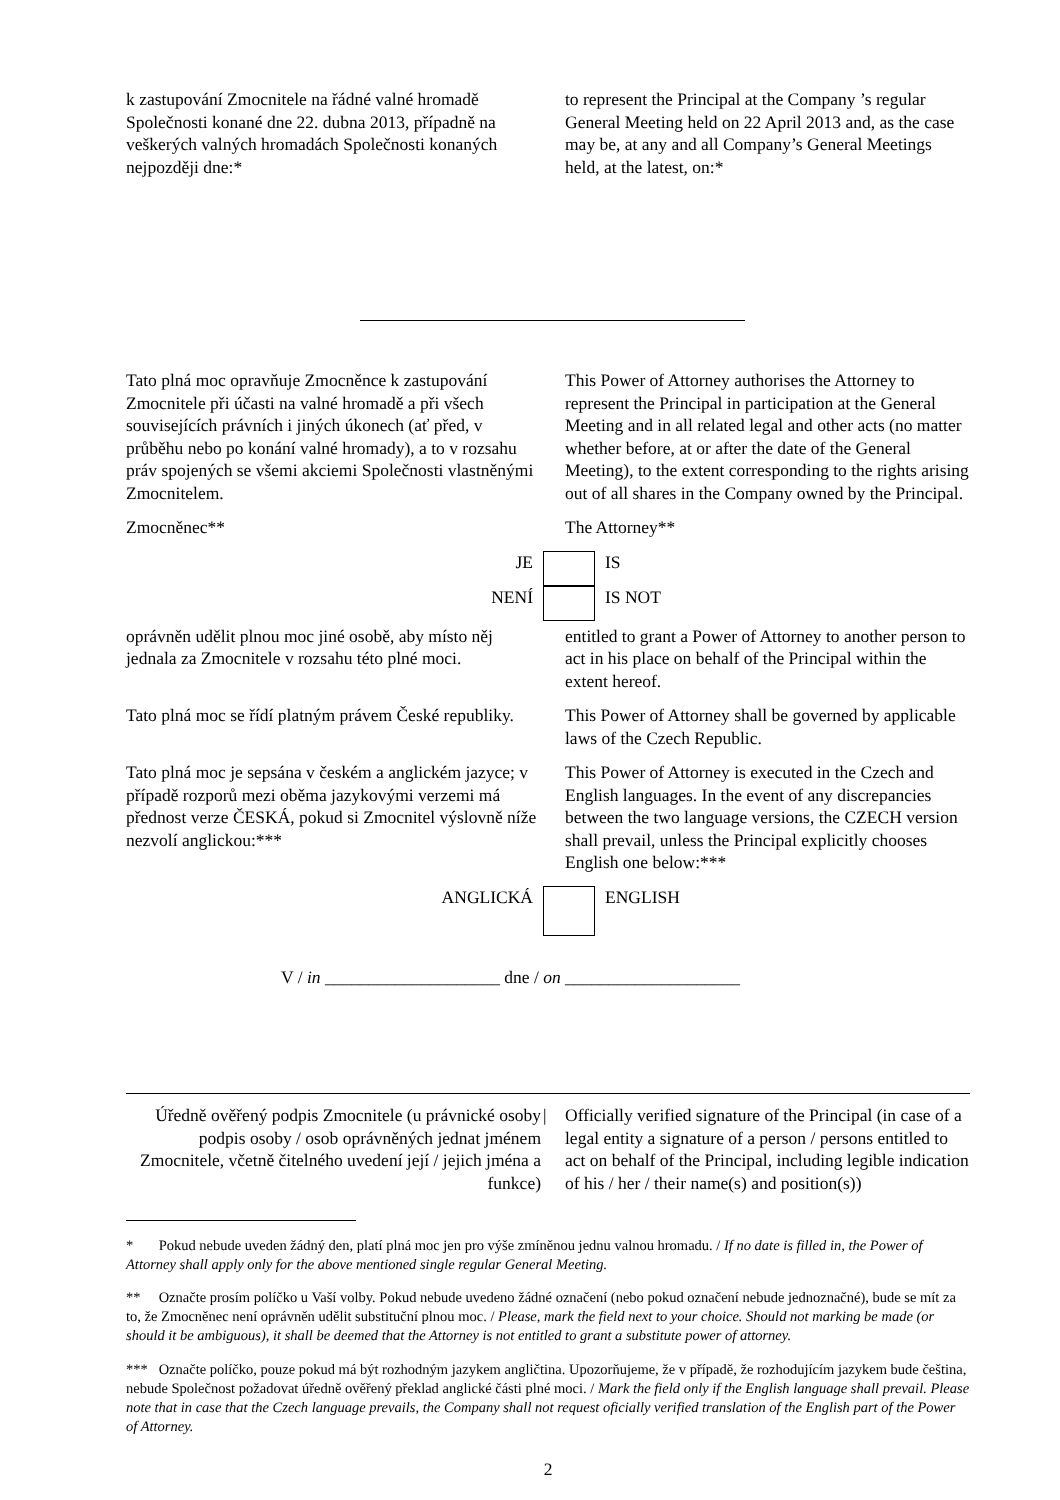k zastupování Zmocnitele na řádné valné hromadě Společnosti konané dne 22. dubna 2013, případně na veškerých valných hromadách Společnosti konaných nejpozději dne:*
to represent the Principal at the Company ’s regular General Meeting held on 22 April 2013 and, as the case may be, at any and all Company’s General Meetings held, at the latest, on:*
Tato plná moc opravňuje Zmocněnce k zastupování Zmocnitele při účasti na valné hromadě a při všech souvisejících právních i jiných úkonech (ať před, v průběhu nebo po konání valné hromady), a to v rozsahu práv spojených se všemi akciemi Společnosti vlastněnými Zmocnitelem.
This Power of Attorney authorises the Attorney to represent the Principal in participation at the General Meeting and in all related legal and other acts (no matter whether before, at or after the date of the General Meeting), to the extent corresponding to the rights arising out of all shares in the Company owned by the Principal.
Zmocněnec** The Attorney**
JE IS
NENÍ IS NOT
oprávněn udělit plnou moc jiné osobě, aby místo něj jednala za Zmocnitele v rozsahu této plné moci.
entitled to grant a Power of Attorney to another person to act in his place on behalf of the Principal within the extent hereof.
Tato plná moc se řídí platným právem České republiky.
This Power of Attorney shall be governed by applicable laws of the Czech Republic.
Tato plná moc je sepsána v českém a anglickém jazyce; v případě rozporů mezi oběma jazykovými verzemi má přednost verze ČESKÁ, pokud si Zmocnitel výslovně níže nezvolí anglickou:***
This Power of Attorney is executed in the Czech and English languages. In the event of any discrepancies between the two language versions, the CZECH version shall prevail, unless the Principal explicitly chooses English one below:***
ANGLICKÁ ENGLISH
V / in ____________________ dne / on ____________________
Úředně ověřený podpis Zmocnitele (u právnické osoby podpis osoby / osob oprávněných jednat jménem Zmocnitele, včetně čitelného uvedení její / jejich jména a funkce)
| Officially verified signature of the Principal (in case of a legal entity a signature of a person / persons entitled to act on behalf of the Principal, including legible indication of his / her / their name(s) and position(s))
* Pokud nebude uveden žádný den, platí plná moc jen pro výše zmíněnou jednu valnou hromadu. / If no date is filled in, the Power of Attorney shall apply only for the above mentioned single regular General Meeting.
** Označte prosím políčko u Vaší volby. Pokud nebude uvedeno žádné označení (nebo pokud označení nebude jednoznačné), bude se mít za to, že Zmocněnec není oprávněn udělit substituční plnou moc. / Please, mark the field next to your choice. Should not marking be made (or should it be ambiguous), it shall be deemed that the Attorney is not entitled to grant a substitute power of attorney.
*** Označte políčko, pouze pokud má být rozhodným jazykem angličtina. Upozorňujeme, že v případě, že rozhodujícím jazykem bude čeština, nebude Společnost požadovat úředně ověřený překlad anglické části plné moci. / Mark the field only if the English language shall prevail. Please note that in case that the Czech language prevails, the Company shall not request oficially verified translation of the English part of the Power of Attorney.
2